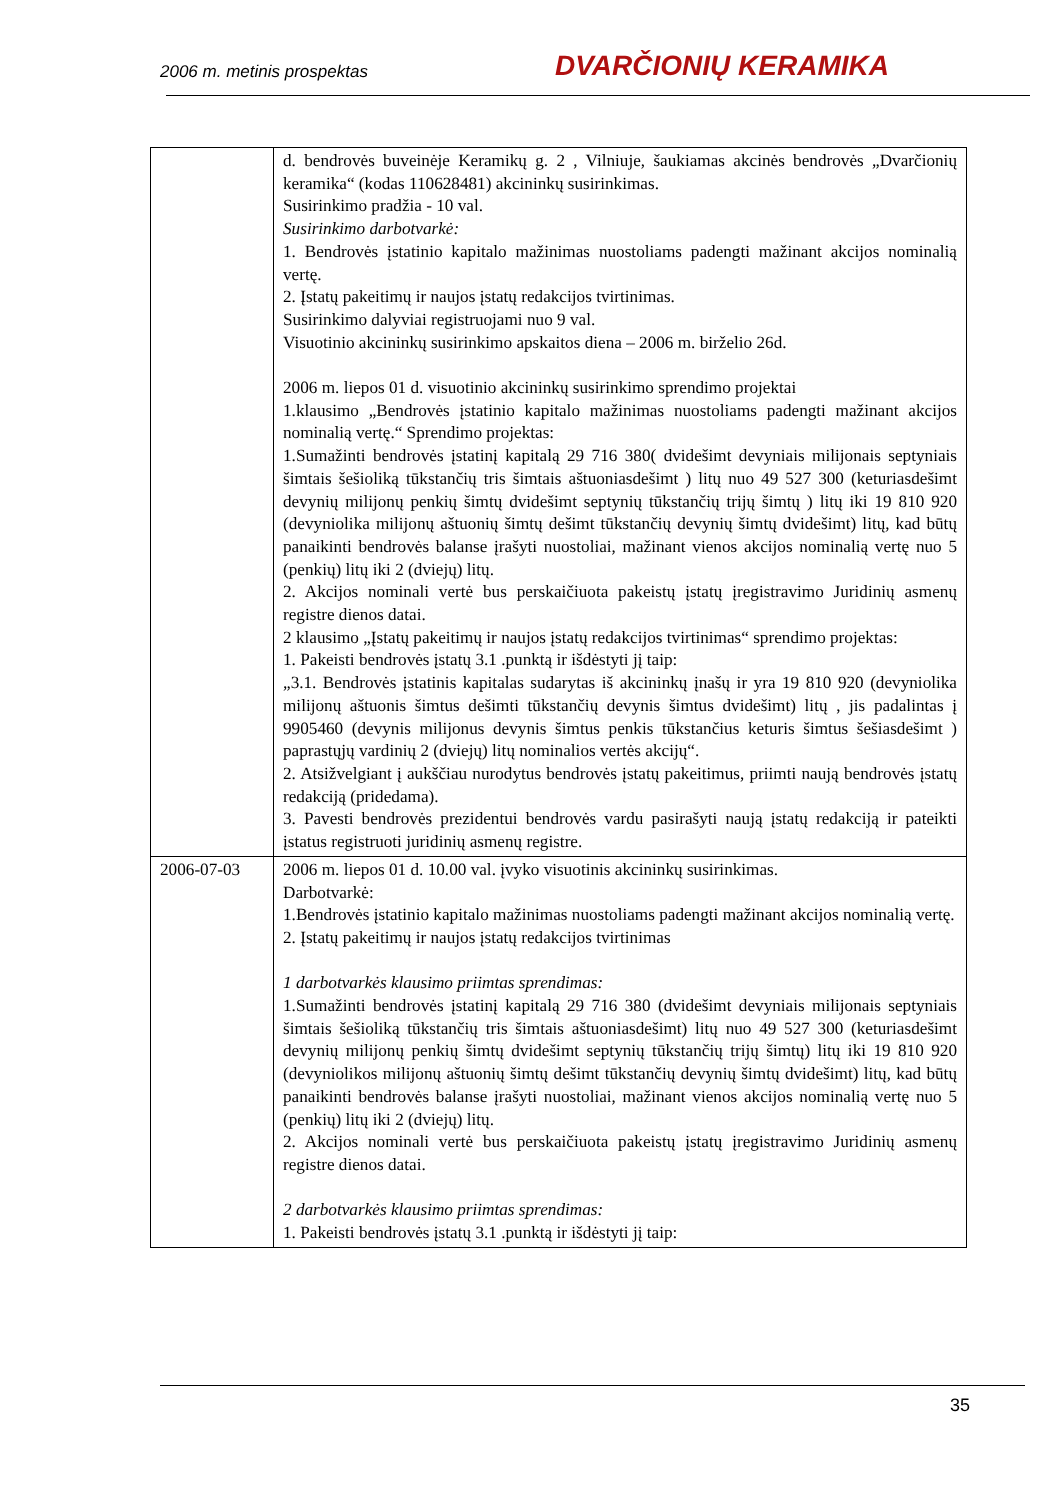2006 m. metinis prospektas DVARČIONIŲ KERAMIKA
| | d. bendrovės buveinėje Keramikų g. 2 , Vilniuje, šaukiamas akcinės bendrovės „Dvarčionių keramika“ (kodas 110628481) akcininkų susirinkimas. Susirinkimo pradžia - 10 val. Susirinkimo darbotvarkė: 1. Bendrovės įstatinio kapitalo mažinimas nuostoliams padengti mažinant akcijos nominalią vertę. 2. Įstatų pakeitimų ir naujos įstatų redakcijos tvirtinimas. Susirinkimo dalyviai registruojami nuo 9 val. Visuotinio akcininkų susirinkimo apskaitos diena – 2006 m. birželio 26d. 2006 m. liepos 01 d. visuotinio akcininkų susirinkimo sprendimo projektai 1.klausimo „Bendrovės įstatinio kapitalo mažinimas nuostoliams padengti mažinant akcijos nominalią vertę.“ Sprendimo projektas: 1.Sumažinti bendrovės įstatinį kapitalą 29 716 380( dvidešimt devyniais milijonais septyniais šimtais šešioliką tūkstančių tris šimtais aštuoniasdešimt ) litų nuo 49 527 300 (keturiasdešimt devynių milijonų penkių šimtų dvidešimt septynių tūkstančių trijų šimtų ) litų iki 19 810 920 (devyniolika milijonų aštuonių šimtų dešimt tūkstančių devynių šimtų dvidešimt) litų, kad būtų panaikinti bendrovės balanse įrašyti nuostoliai, mažinant vienos akcijos nominalią vertę nuo 5 (penkių) litų iki 2 (dviejų) litų. 2. Akcijos nominali vertė bus perskaičiuota pakeistų įstatų įregistravimo Juridinių asmenų registre dienos datai. 2 klausimo „Įstatų pakeitimų ir naujos įstatų redakcijos tvirtinimas“ sprendimo projektas: 1. Pakeisti bendrovės įstatų 3.1 .punktą ir išdėstyti jį taip: „3.1. Bendrovės įstatinis kapitalas sudarytas iš akcininkų įnašų ir yra 19 810 920 (devyniolika milijonų aštuonis šimtus dešimti tūkstančių devynis šimtus dvidešimt) litų , jis padalintas į 9905460 (devynis milijonus devynis šimtus penkis tūkstančius keturis šimtus šešiasdešimt ) paprastųjų vardinių 2 (dviejų) litų nominalios vertės akcijų“. 2. Atsižvelgiant į aukščiau nurodytus bendrovės įstatų pakeitimus, priimti naują bendrovės įstatų redakciją (pridedama). 3. Pavesti bendrovės prezidentui bendrovės vardu pasirašyti naują įstatų redakciją ir pateikti įstatus registruoti juridinių asmenų registre. |
| 2006-07-03 | 2006 m. liepos 01 d. 10.00 val. įvyko visuotinis akcininkų susirinkimas. Darbotvarkė: 1.Bendrovės įstatinio kapitalo mažinimas nuostoliams padengti mažinant akcijos nominalią vertę. 2. Įstatų pakeitimų ir naujos įstatų redakcijos tvirtinimas 1 darbotvarkės klausimo priimtas sprendimas: 1.Sumažinti bendrovės įstatinį kapitalą 29 716 380 (dvidešimt devyniais milijonais septyniais šimtais šešioliką tūkstančių tris šimtais aštuoniasdešimt) litų nuo 49 527 300 (keturiasdešimt devynių milijonų penkių šimtų dvidešimt septynių tūkstančių trijų šimtų) litų iki 19 810 920 (devyniolikos milijonų aštuonių šimtų dešimt tūkstančių devynių šimtų dvidešimt) litų, kad būtų panaikinti bendrovės balanse įrašyti nuostoliai, mažinant vienos akcijos nominalią vertę nuo 5 (penkių) litų iki 2 (dviejų) litų. 2. Akcijos nominali vertė bus perskaičiuota pakeistų įstatų įregistravimo Juridinių asmenų registre dienos datai. 2 darbotvarkės klausimo priimtas sprendimas: 1. Pakeisti bendrovės įstatų 3.1 .punktą ir išdėstyti jį taip: |
35